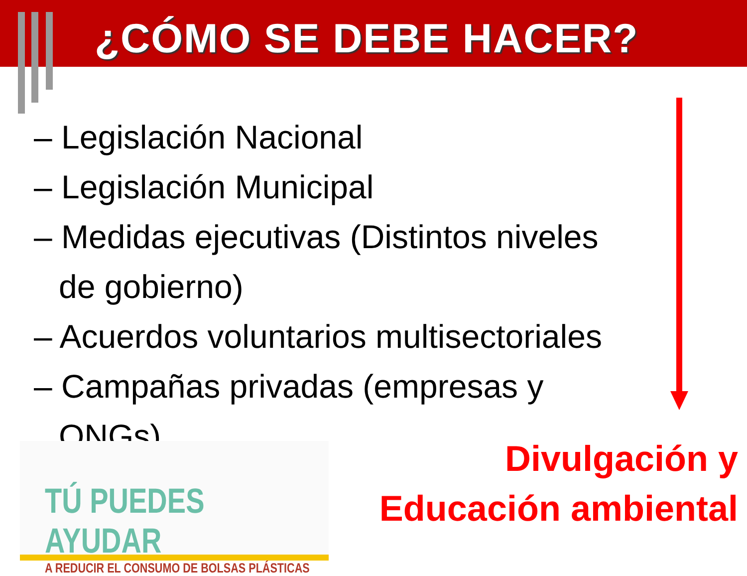¿CÓMO SE DEBE HACER?
– Legislación Nacional
– Legislación Municipal
– Medidas ejecutivas (Distintos niveles de gobierno)
– Acuerdos voluntarios multisectoriales
– Campañas privadas (empresas y ONGs)
Divulgación y
Educación ambiental
TÚ PUEDES AYUDAR
A REDUCIR EL CONSUMO DE BOLSAS PLÁSTICAS